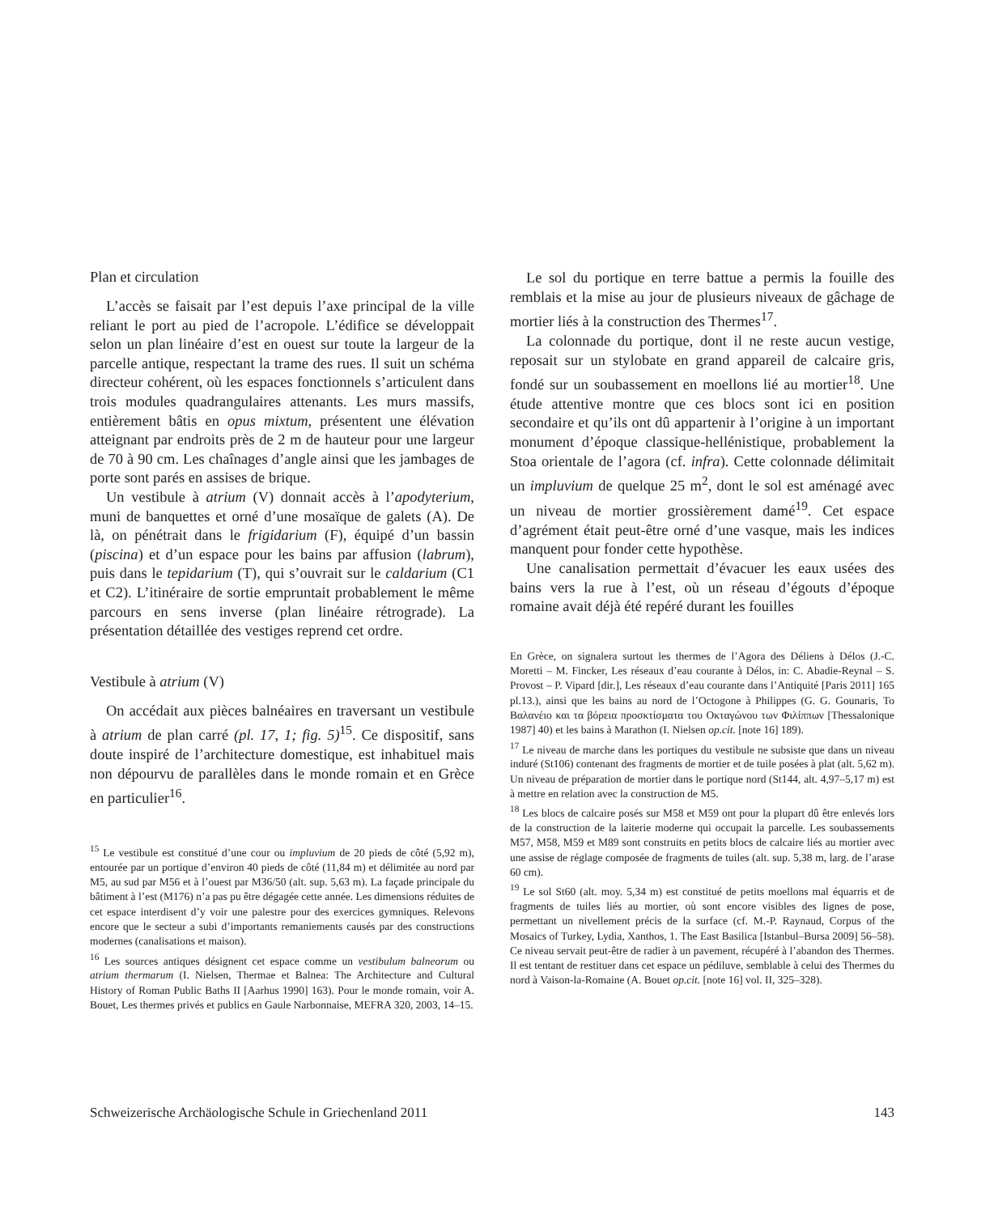Plan et circulation
L’accès se faisait par l’est depuis l’axe principal de la ville reliant le port au pied de l’acropole. L’édifice se développait selon un plan linéaire d’est en ouest sur toute la largeur de la parcelle antique, respectant la trame des rues. Il suit un schéma directeur cohérent, où les espaces fonctionnels s’articulent dans trois modules quadrangulaires attenants. Les murs massifs, entièrement bâtis en opus mixtum, présentent une élévation atteignant par endroits près de 2 m de hauteur pour une largeur de 70 à 90 cm. Les chaînages d’angle ainsi que les jambages de porte sont parés en assises de brique.
Un vestibule à atrium (V) donnait accès à l’apodyterium, muni de banquettes et orné d’une mosaïque de galets (A). De là, on pénétrait dans le frigidarium (F), équipé d’un bassin (piscina) et d’un espace pour les bains par affusion (labrum), puis dans le tepidarium (T), qui s’ouvrait sur le caldarium (C1 et C2). L’itinéraire de sortie empruntait probablement le même parcours en sens inverse (plan linéaire rétrograde). La présentation détaillée des vestiges reprend cet ordre.
Vestibule à atrium (V)
On accédait aux pièces balnéaires en traversant un vestibule à atrium de plan carré (pl. 17, 1; fig. 5)<sup>15</sup>. Ce dispositif, sans doute inspiré de l’architecture domestique, est inhabituel mais non dépourvu de parallèles dans le monde romain et en Grèce en particulier<sup>16</sup>.
<sup>15</sup> Le vestibule est constitué d’une cour ou impluvium de 20 pieds de côté (5,92 m), entourée par un portique d’environ 40 pieds de côté (11,84 m) et délimitée au nord par M5, au sud par M56 et à l’ouest par M36/50 (alt. sup. 5,63 m). La façade principale du bâtiment à l’est (M176) n’a pas pu être dégagée cette année. Les dimensions réduites de cet espace interdisent d’y voir une palestre pour des exercices gymniques. Relevons encore que le secteur a subi d’importants remaniements causés par des constructions modernes (canalisations et maison).
<sup>16</sup> Les sources antiques désignent cet espace comme un vestibulum balneorum ou atrium thermarum (I. Nielsen, Thermae et Balnea: The Architecture and Cultural History of Roman Public Baths II [Aarhus 1990] 163). Pour le monde romain, voir A. Bouet, Les thermes privés et publics en Gaule Narbonnaise, MEFRA 320, 2003, 14–15.
Le sol du portique en terre battue a permis la fouille des remblais et la mise au jour de plusieurs niveaux de gâchage de mortier liés à la construction des Thermes<sup>17</sup>.
La colonnade du portique, dont il ne reste aucun vestige, reposait sur un stylobate en grand appareil de calcaire gris, fondé sur un soubassement en moellons lié au mortier<sup>18</sup>. Une étude attentive montre que ces blocs sont ici en position secondaire et qu’ils ont dû appartenir à l’origine à un important monument d’époque classique-hellénistique, probablement la Stoa orientale de l’agora (cf. infra). Cette colonnade délimitait un impluvium de quelque 25 m<sup>2</sup>, dont le sol est aménagé avec un niveau de mortier grossièrement damé<sup>19</sup>. Cet espace d’agrément était peut-être orné d’une vasque, mais les indices manquent pour fonder cette hypothèse.
Une canalisation permettait d’évacuer les eaux usées des bains vers la rue à l’est, où un réseau d’égouts d’époque romaine avait déjà été repéré durant les fouilles
En Grèce, on signalera surtout les thermes de l’Agora des Déliens à Délos (J.-C. Moretti – M. Fincker, Les réseaux d’eau courante à Délos, in: C. Abadie-Reynal – S. Provost – P. Vipard [dir.], Les réseaux d’eau courante dans l’Antiquité [Paris 2011] 165 pl.13.), ainsi que les bains au nord de l’Octogone à Philippes (G. G. Gounaris, Το Βαλανέιο και τα βόρεια προσκτίσματα του Οκταγώνου των Φιλίππων [Thessalonique 1987] 40) et les bains à Marathon (I. Nielsen op.cit. [note 16] 189).
<sup>17</sup> Le niveau de marche dans les portiques du vestibule ne subsiste que dans un niveau induré (St106) contenant des fragments de mortier et de tuile posées à plat (alt. 5,62 m). Un niveau de préparation de mortier dans le portique nord (St144, alt. 4,97–5,17 m) est à mettre en relation avec la construction de M5.
<sup>18</sup> Les blocs de calcaire posés sur M58 et M59 ont pour la plupart dû être enlevés lors de la construction de la laiterie moderne qui occupait la parcelle. Les soubassements M57, M58, M59 et M89 sont construits en petits blocs de calcaire liés au mortier avec une assise de réglage composée de fragments de tuiles (alt. sup. 5,38 m, larg. de l’arase 60 cm).
<sup>19</sup> Le sol St60 (alt. moy. 5,34 m) est constitué de petits moellons mal équarris et de fragments de tuiles liés au mortier, où sont encore visibles des lignes de pose, permettant un nivellement précis de la surface (cf. M.-P. Raynaud, Corpus of the Mosaics of Turkey, Lydia, Xanthos, 1. The East Basilica [Istanbul–Bursa 2009] 56–58). Ce niveau servait peut-être de radier à un pavement, récupéré à l’abandon des Thermes. Il est tentant de restituer dans cet espace un pédiluve, semblable à celui des Thermes du nord à Vaison-la-Romaine (A. Bouet op.cit. [note 16] vol. II, 325–328).
Schweizerische Archäologische Schule in Griechenland 2011 143